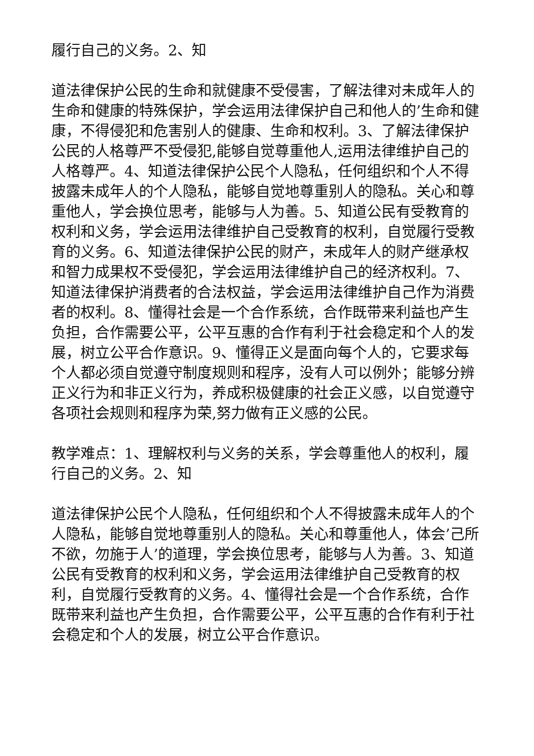履行自己的义务。2、知
道法律保护公民的生命和就健康不受侵害，了解法律对未成年人的生命和健康的特殊保护，学会运用法律保护自己和他人的’生命和健康，不得侵犯和危害别人的健康、生命和权利。3、了解法律保护公民的人格尊严不受侵犯,能够自觉尊重他人,运用法律维护自己的人格尊严。4、知道法律保护公民个人隐私，任何组织和个人不得披露未成年人的个人隐私，能够自觉地尊重别人的隐私。关心和尊重他人，学会换位思考，能够与人为善。5、知道公民有受教育的权利和义务，学会运用法律维护自己受教育的权利，自觉履行受教育的义务。6、知道法律保护公民的财产，未成年人的财产继承权和智力成果权不受侵犯，学会运用法律维护自己的经济权利。7、知道法律保护消费者的合法权益，学会运用法律维护自己作为消费者的权利。8、懂得社会是一个合作系统，合作既带来利益也产生负担，合作需要公平，公平互惠的合作有利于社会稳定和个人的发展，树立公平合作意识。9、懂得正义是面向每个人的，它要求每个人都必须自觉遵守制度规则和程序，没有人可以例外；能够分辨正义行为和非正义行为，养成积极健康的社会正义感，以自觉遵守各项社会规则和程序为荣,努力做有正义感的公民。
教学难点：1、理解权利与义务的关系，学会尊重他人的权利，履行自己的义务。2、知
道法律保护公民个人隐私，任何组织和个人不得披露未成年人的个人隐私，能够自觉地尊重别人的隐私。关心和尊重他人，体会’己所不欲，勿施于人’的道理，学会换位思考，能够与人为善。3、知道公民有受教育的权利和义务，学会运用法律维护自己受教育的权利，自觉履行受教育的义务。4、懂得社会是一个合作系统，合作既带来利益也产生负担，合作需要公平，公平互惠的合作有利于社会稳定和个人的发展，树立公平合作意识。